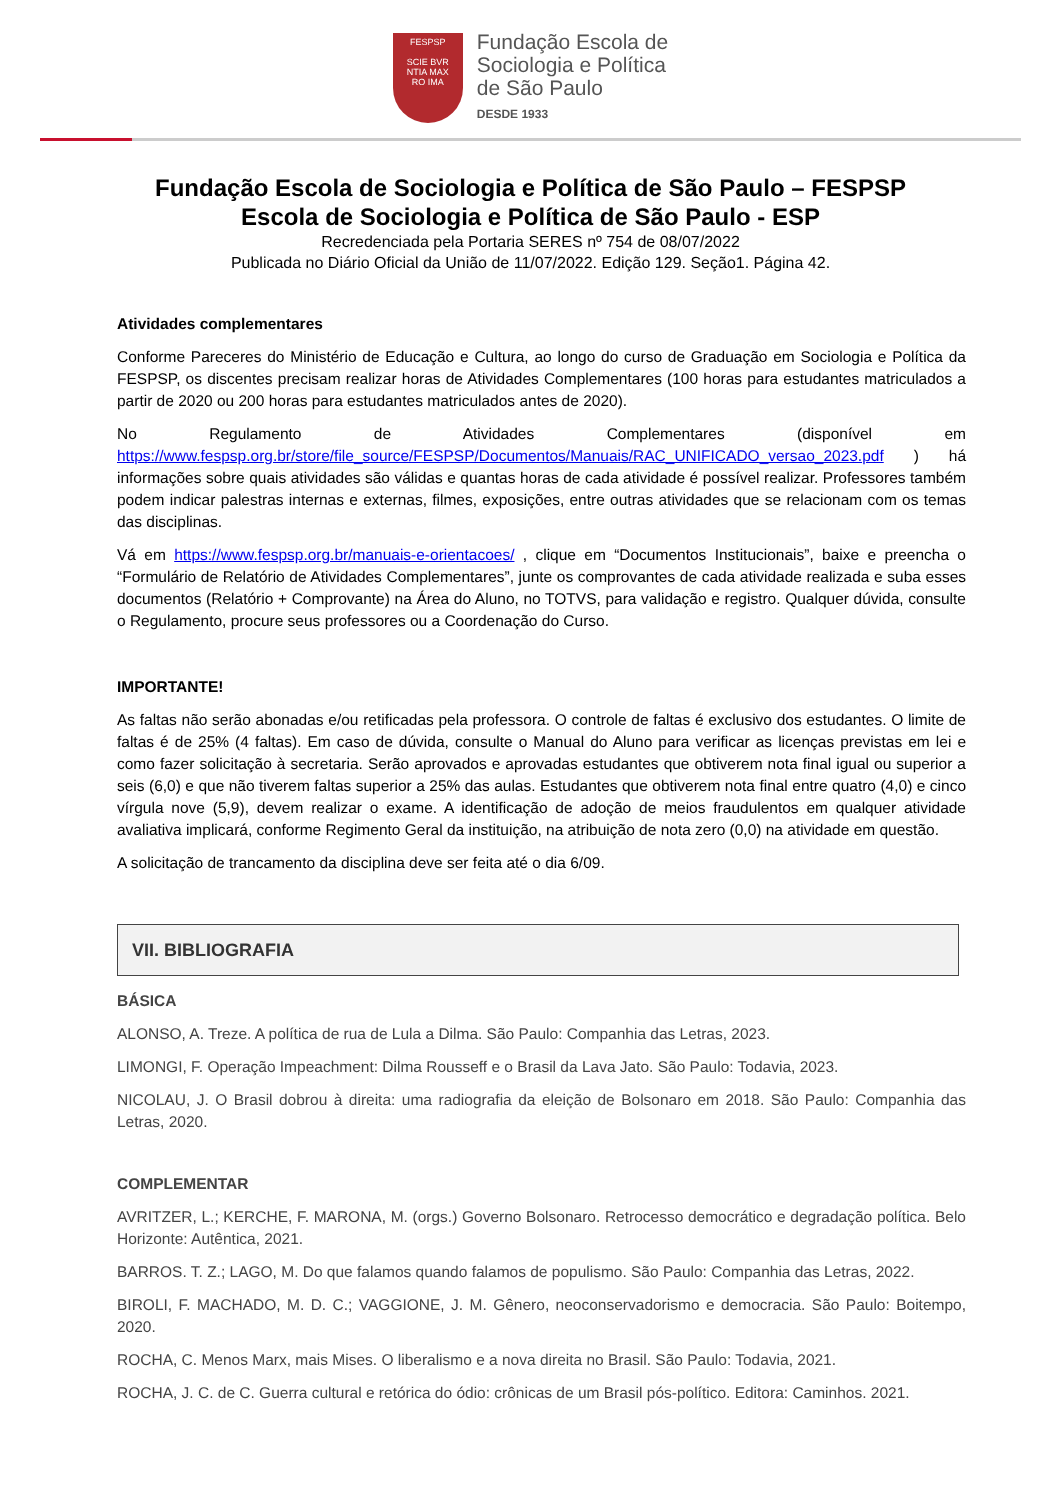FESPSP
SCIE BVR
NTIA MAX
RO IMA
Fundação Escola de
Sociologia e Política
de São Paulo
DESDE 1933
Fundação Escola de Sociologia e Política de São Paulo – FESPSP
Escola de Sociologia e Política de São Paulo - ESP
Recredenciada pela Portaria SERES nº 754 de 08/07/2022
Publicada no Diário Oficial da União de 11/07/2022. Edição 129. Seção1. Página 42.
Atividades complementares
Conforme Pareceres do Ministério de Educação e Cultura, ao longo do curso de Graduação em Sociologia e Política da FESPSP, os discentes precisam realizar horas de Atividades Complementares (100 horas para estudantes matriculados a partir de 2020 ou 200 horas para estudantes matriculados antes de 2020).
No Regulamento de Atividades Complementares (disponível em https://www.fespsp.org.br/store/file_source/FESPSP/Documentos/Manuais/RAC_UNIFICADO_versao_2023.pdf ) há informações sobre quais atividades são válidas e quantas horas de cada atividade é possível realizar. Professores também podem indicar palestras internas e externas, filmes, exposições, entre outras atividades que se relacionam com os temas das disciplinas.
Vá em https://www.fespsp.org.br/manuais-e-orientacoes/ , clique em “Documentos Institucionais”, baixe e preencha o “Formulário de Relatório de Atividades Complementares”, junte os comprovantes de cada atividade realizada e suba esses documentos (Relatório + Comprovante) na Área do Aluno, no TOTVS, para validação e registro. Qualquer dúvida, consulte o Regulamento, procure seus professores ou a Coordenação do Curso.
IMPORTANTE!
As faltas não serão abonadas e/ou retificadas pela professora. O controle de faltas é exclusivo dos estudantes. O limite de faltas é de 25% (4 faltas). Em caso de dúvida, consulte o Manual do Aluno para verificar as licenças previstas em lei e como fazer solicitação à secretaria. Serão aprovados e aprovadas estudantes que obtiverem nota final igual ou superior a seis (6,0) e que não tiverem faltas superior a 25% das aulas. Estudantes que obtiverem nota final entre quatro (4,0) e cinco vírgula nove (5,9), devem realizar o exame. A identificação de adoção de meios fraudulentos em qualquer atividade avaliativa implicará, conforme Regimento Geral da instituição, na atribuição de nota zero (0,0) na atividade em questão.
A solicitação de trancamento da disciplina deve ser feita até o dia 6/09.
VII. BIBLIOGRAFIA
BÁSICA
ALONSO, A. Treze. A política de rua de Lula a Dilma. São Paulo: Companhia das Letras, 2023.
LIMONGI, F. Operação Impeachment: Dilma Rousseff e o Brasil da Lava Jato. São Paulo: Todavia, 2023.
NICOLAU, J. O Brasil dobrou à direita: uma radiografia da eleição de Bolsonaro em 2018. São Paulo: Companhia das Letras, 2020.
COMPLEMENTAR
AVRITZER, L.; KERCHE, F. MARONA, M. (orgs.) Governo Bolsonaro. Retrocesso democrático e degradação política. Belo Horizonte: Autêntica, 2021.
BARROS. T. Z.; LAGO, M. Do que falamos quando falamos de populismo. São Paulo: Companhia das Letras, 2022.
BIROLI, F. MACHADO, M. D. C.; VAGGIONE, J. M. Gênero, neoconservadorismo e democracia. São Paulo: Boitempo, 2020.
ROCHA, C. Menos Marx, mais Mises. O liberalismo e a nova direita no Brasil. São Paulo: Todavia, 2021.
ROCHA, J. C. de C. Guerra cultural e retórica do ódio: crônicas de um Brasil pós-político. Editora: Caminhos. 2021.